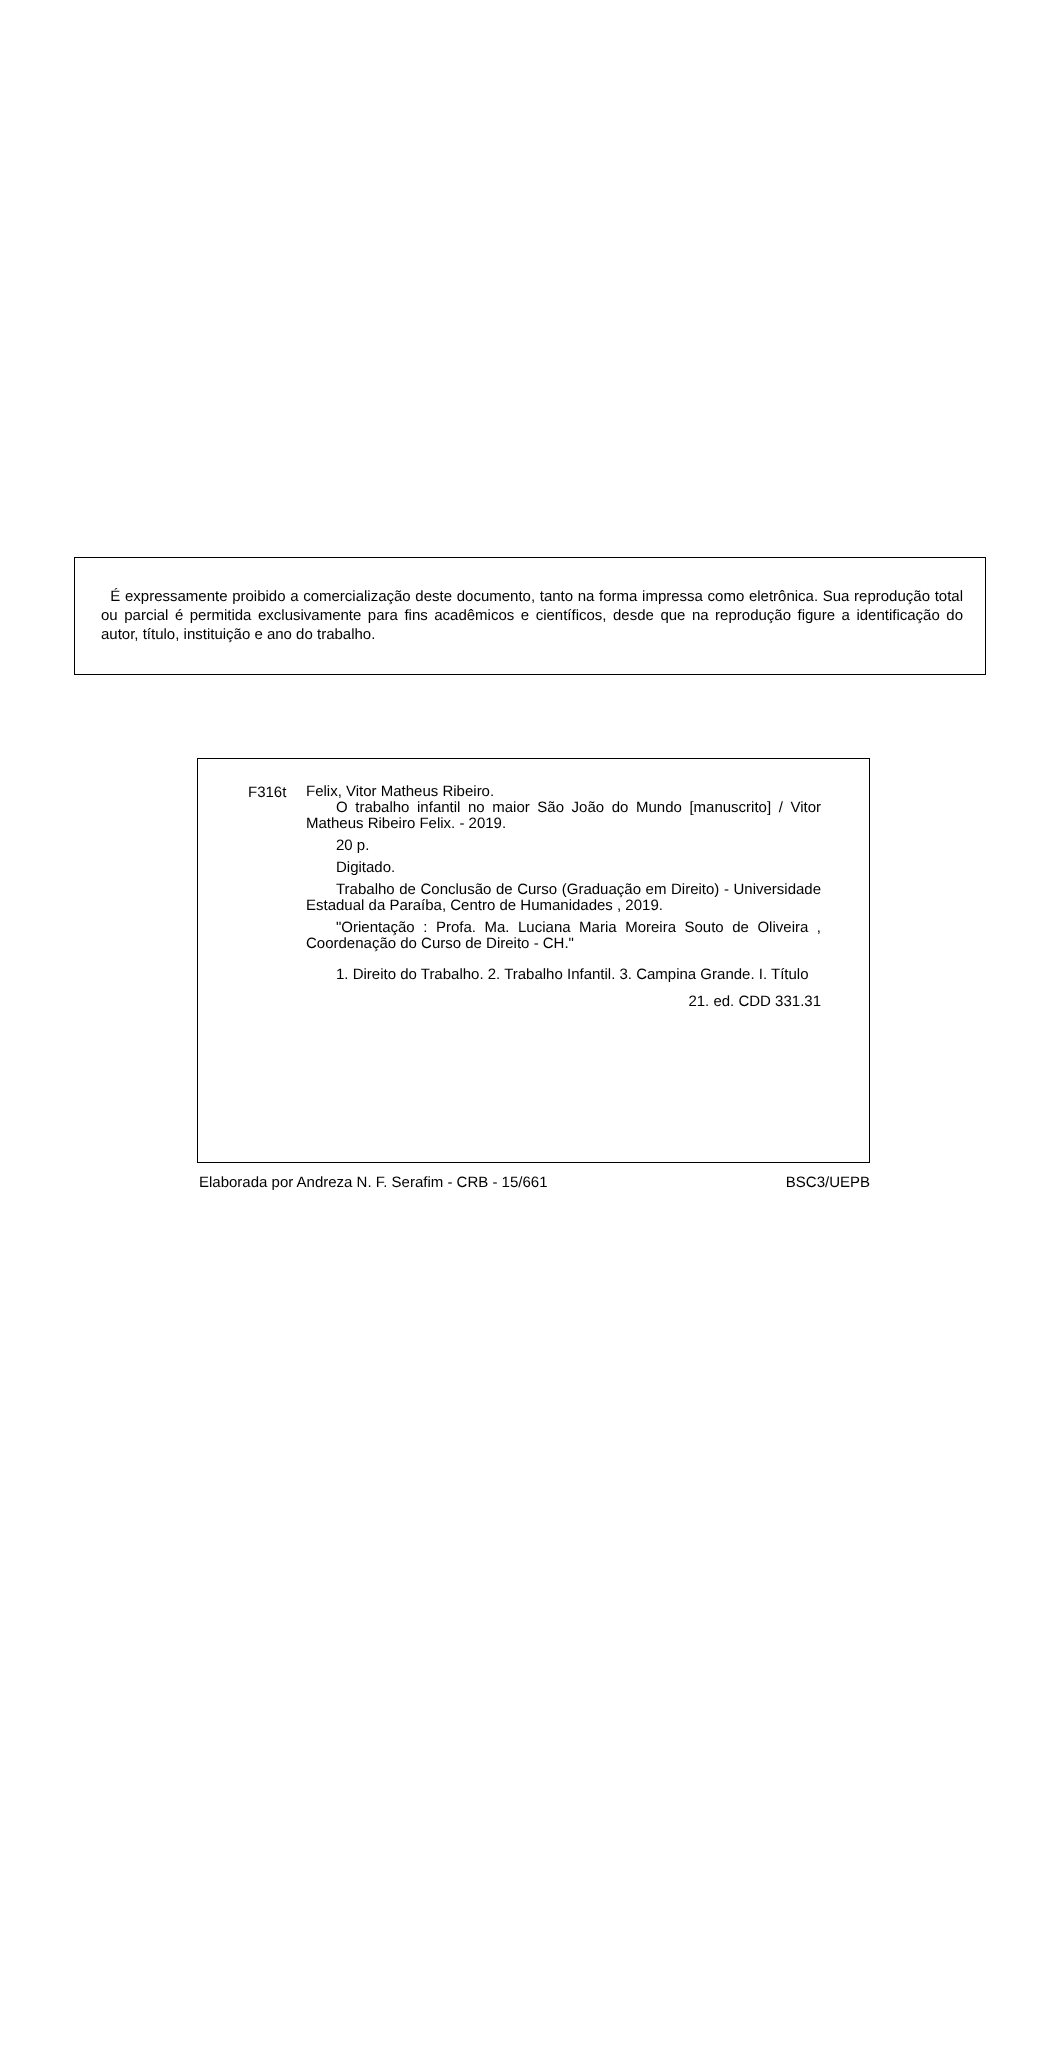É expressamente proibido a comercialização deste documento, tanto na forma impressa como eletrônica. Sua reprodução total ou parcial é permitida exclusivamente para fins acadêmicos e científicos, desde que na reprodução figure a identificação do autor, título, instituição e ano do trabalho.
F316t
Felix, Vitor Matheus Ribeiro.
O trabalho infantil no maior São João do Mundo [manuscrito] / Vitor Matheus Ribeiro Felix. - 2019.
20 p.
Digitado.
Trabalho de Conclusão de Curso (Graduação em Direito) - Universidade Estadual da Paraíba, Centro de Humanidades , 2019.
"Orientação : Profa. Ma. Luciana Maria Moreira Souto de Oliveira , Coordenação do Curso de Direito - CH."
1. Direito do Trabalho. 2. Trabalho Infantil. 3. Campina Grande. I. Título
21. ed. CDD 331.31
Elaborada por Andreza N. F. Serafim - CRB - 15/661 BSC3/UEPB